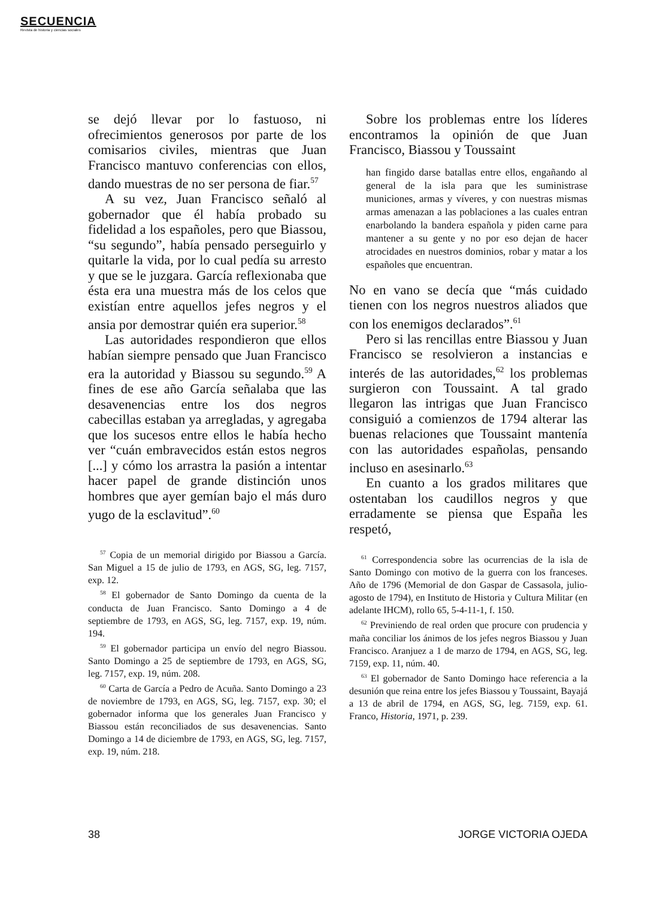SECUENCIA
Revista de historia y ciencias sociales
se dejó llevar por lo fastuoso, ni ofrecimientos generosos por parte de los comisarios civiles, mientras que Juan Francisco mantuvo conferencias con ellos, dando muestras de no ser persona de fiar.<sup>57</sup>
A su vez, Juan Francisco señaló al gobernador que él había probado su fidelidad a los españoles, pero que Biassou, “su segundo”, había pensado perseguirlo y quitarle la vida, por lo cual pedía su arresto y que se le juzgara. García reflexionaba que ésta era una muestra más de los celos que existían entre aquellos jefes negros y el ansia por demostrar quién era superior.<sup>58</sup>
Las autoridades respondieron que ellos habían siempre pensado que Juan Francisco era la autoridad y Biassou su segundo.<sup>59</sup> A fines de ese año García señalaba que las desavenencias entre los dos negros cabecillas estaban ya arregladas, y agregaba que los sucesos entre ellos le había hecho ver “cuán embravecidos están estos negros [...] y cómo los arrastra la pasión a intentar hacer papel de grande distinción unos hombres que ayer gemían bajo el más duro yugo de la esclavitud”.<sup>60</sup>
<sup>57</sup> Copia de un memorial dirigido por Biassou a García. San Miguel a 15 de julio de 1793, en AGS, SG, leg. 7157, exp. 12.
<sup>58</sup> El gobernador de Santo Domingo da cuenta de la conducta de Juan Francisco. Santo Domingo a 4 de septiembre de 1793, en AGS, SG, leg. 7157, exp. 19, núm. 194.
<sup>59</sup> El gobernador participa un envío del negro Biassou. Santo Domingo a 25 de septiembre de 1793, en AGS, SG, leg. 7157, exp. 19, núm. 208.
<sup>60</sup> Carta de García a Pedro de Acuña. Santo Domingo a 23 de noviembre de 1793, en AGS, SG, leg. 7157, exp. 30; el gobernador informa que los generales Juan Francisco y Biassou están reconciliados de sus desavenencias. Santo Domingo a 14 de diciembre de 1793, en AGS, SG, leg. 7157, exp. 19, núm. 218.
Sobre los problemas entre los líderes encontramos la opinión de que Juan Francisco, Biassou y Toussaint
han fingido darse batallas entre ellos, engañando al general de la isla para que les suministrase municiones, armas y víveres, y con nuestras mismas armas amenazan a las poblaciones a las cuales entran enarbolando la bandera española y piden carne para mantener a su gente y no por eso dejan de hacer atrocidades en nuestros dominios, robar y matar a los españoles que encuentran.
No en vano se decía que “más cuidado tienen con los negros nuestros aliados que con los enemigos declarados”.<sup>61</sup>
Pero si las rencillas entre Biassou y Juan Francisco se resolvieron a instancias e interés de las autoridades,<sup>62</sup> los problemas surgieron con Toussaint. A tal grado llegaron las intrigas que Juan Francisco consiguió a comienzos de 1794 alterar las buenas relaciones que Toussaint mantenía con las autoridades españolas, pensando incluso en asesinarlo.<sup>63</sup>
En cuanto a los grados militares que ostentaban los caudillos negros y que erradamente se piensa que España les respetó,
<sup>61</sup> Correspondencia sobre las ocurrencias de la isla de Santo Domingo con motivo de la guerra con los franceses. Año de 1796 (Memorial de don Gaspar de Cassasola, julio-agosto de 1794), en Instituto de Historia y Cultura Militar (en adelante IHCM), rollo 65, 5-4-11-1, f. 150.
<sup>62</sup> Previniendo de real orden que procure con prudencia y maña conciliar los ánimos de los jefes negros Biassou y Juan Francisco. Aranjuez a 1 de marzo de 1794, en AGS, SG, leg. 7159, exp. 11, núm. 40.
<sup>63</sup> El gobernador de Santo Domingo hace referencia a la desunión que reina entre los jefes Biassou y Toussaint, Bayajá a 13 de abril de 1794, en AGS, SG, leg. 7159, exp. 61. Franco, Historia, 1971, p. 239.
38 JORGE VICTORIA OJEDA